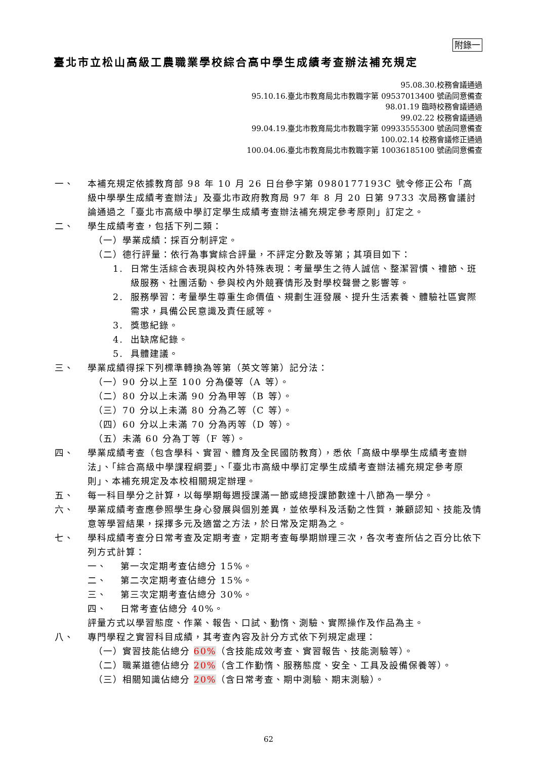附錄一
臺北市立松山高級工農職業學校綜合高中學生成績考查辦法補充規定
95.08.30.校務會議通過
95.10.16.臺北市教育局北市教職字第 09537013400 號函同意備查
98.01.19 臨時校務會議通過
99.02.22 校務會議通過
99.04.19.臺北市教育局北市教職字第 09933555300 號函同意備查
100.02.14 校務會議修正通過
100.04.06.臺北市教育局北市教職字第 10036185100 號函同意備查
一、 本補充規定依據教育部 98 年 10 月 26 日台參字第 0980177193C 號令修正公布「高級中學學生成績考查辦法」及臺北市政府教育局 97 年 8 月 20 日第 9733 次局務會議討論通過之「臺北市高級中學訂定學生成績考查辦法補充規定參考原則」訂定之。
二、 學生成績考查，包括下列二類：
（一）學業成績：採百分制評定。
（二）德行評量：依行為事實綜合評量，不評定分數及等第；其項目如下：
1. 日常生活綜合表現與校內外特殊表現：考量學生之待人誠信、整潔習慣、禮節、班級服務、社團活動、參與校內外競賽情形及對學校聲譽之影響等。
2. 服務學習：考量學生尊重生命價值、規劃生涯發展、提升生活素養、體驗社區實際需求，具備公民意識及責任感等。
3. 獎懲紀錄。
4. 出缺席紀錄。
5. 具體建議。
三、 學業成績得採下列標準轉換為等第（英文等第）記分法：
（一）90 分以上至 100 分為優等（A 等）。
（二）80 分以上未滿 90 分為甲等（B 等）。
（三）70 分以上未滿 80 分為乙等（C 等）。
（四）60 分以上未滿 70 分為丙等（D 等）。
（五）未滿 60 分為丁等（F 等）。
四、 學業成績考查（包含學科、實習、體育及全民國防教育），悉依「高級中學學生成績考查辦法」、「綜合高級中學課程綱要」、「臺北市高級中學訂定學生成績考查辦法補充規定參考原則」、本補充規定及本校相關規定辦理。
五、 每一科目學分之計算，以每學期每週授課滿一節或總授課節數達十八節為一學分。
六、 學業成績考查應參照學生身心發展與個別差異，並依學科及活動之性質，兼顧認知、技能及情意等學習結果，採擇多元及適當之方法，於日常及定期為之。
七、 學科成績考查分日常考查及定期考查，定期考查每學期辦理三次，各次考查所佔之百分比依下列方式計算：
一、 第一次定期考查佔總分 15%。
二、 第二次定期考查佔總分 15%。
三、 第三次定期考查佔總分 30%。
四、 日常考查佔總分 40%。
評量方式以學習態度、作業、報告、口試、勤惰、測驗、實際操作及作品為主。
八、 專門學程之實習科目成績，其考查內容及計分方式依下列規定處理：
（一）實習技能佔總分 60%（含技能成效考查、實習報告、技能測驗等）。
（二）職業道德佔總分 20%（含工作勤惰、服務態度、安全、工具及設備保養等）。
（三）相關知識佔總分 20%（含日常考查、期中測驗、期末測驗）。
62